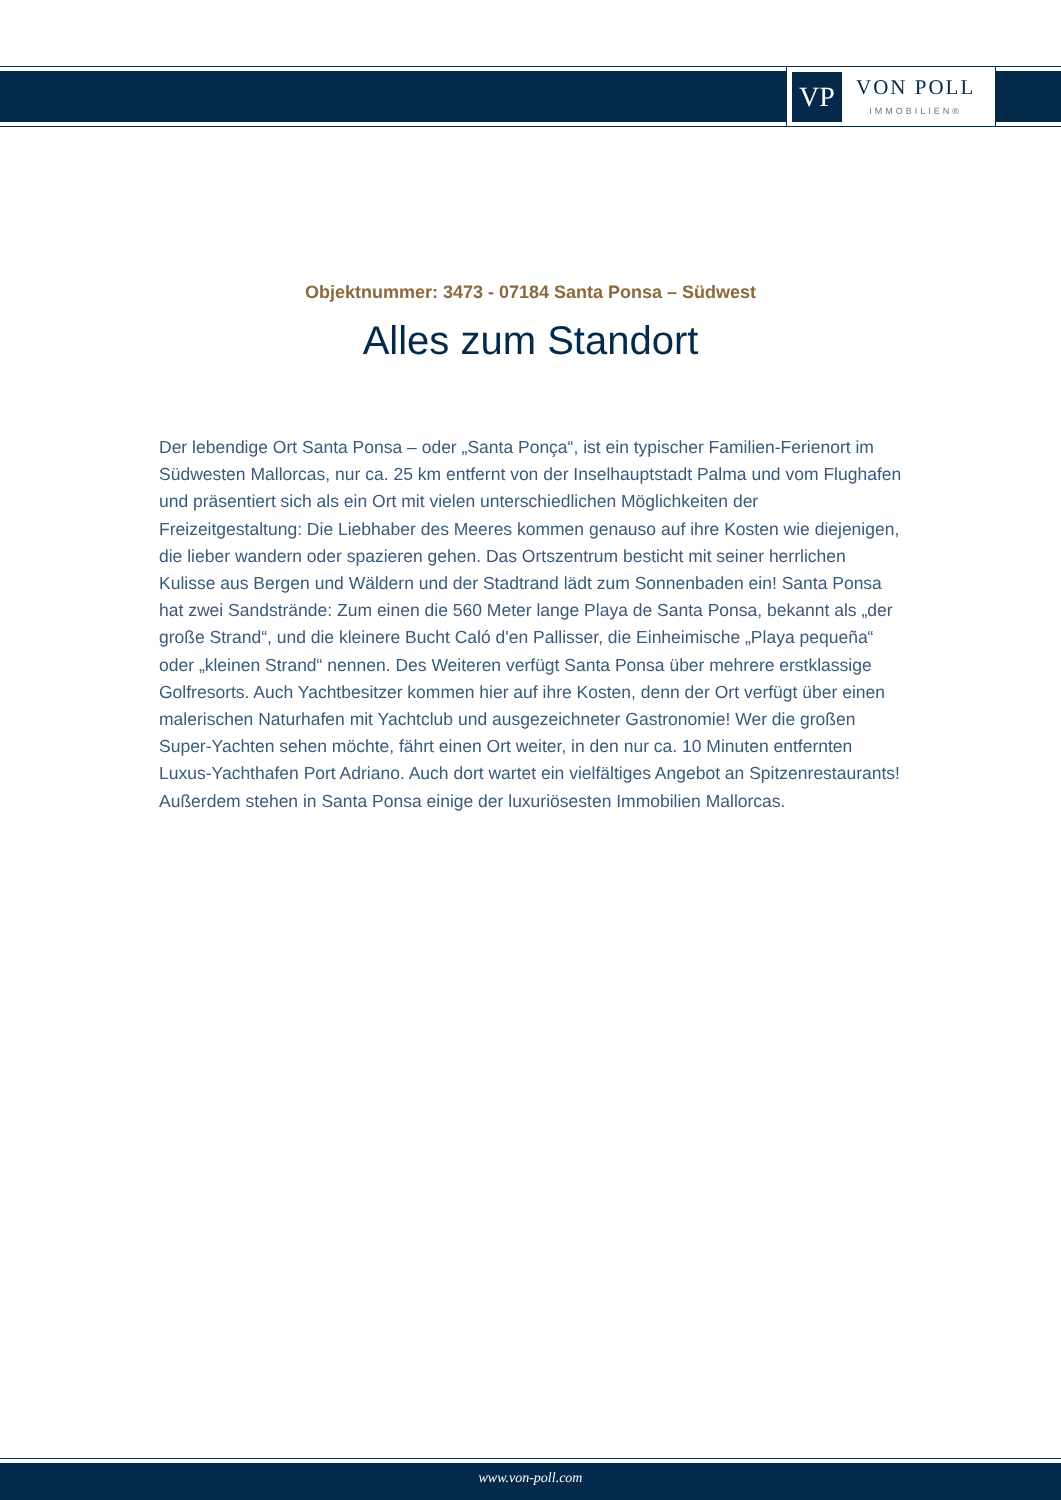VP
VON POLL
IMMOBILIEN®
Objektnummer: 3473 - 07184 Santa Ponsa – Südwest
Alles zum Standort
Der lebendige Ort Santa Ponsa – oder „Santa Ponça“, ist ein typischer Familien-Ferienort im Südwesten Mallorcas, nur ca. 25 km entfernt von der Inselhauptstadt Palma und vom Flughafen und präsentiert sich als ein Ort mit vielen unterschiedlichen Möglichkeiten der Freizeitgestaltung: Die Liebhaber des Meeres kommen genauso auf ihre Kosten wie diejenigen, die lieber wandern oder spazieren gehen. Das Ortszentrum besticht mit seiner herrlichen Kulisse aus Bergen und Wäldern und der Stadtrand lädt zum Sonnenbaden ein! Santa Ponsa hat zwei Sandstrände: Zum einen die 560 Meter lange Playa de Santa Ponsa, bekannt als „der große Strand“, und die kleinere Bucht Caló d'en Pallisser, die Einheimische „Playa pequeña“ oder „kleinen Strand“ nennen. Des Weiteren verfügt Santa Ponsa über mehrere erstklassige Golfresorts. Auch Yachtbesitzer kommen hier auf ihre Kosten, denn der Ort verfügt über einen malerischen Naturhafen mit Yachtclub und ausgezeichneter Gastronomie! Wer die großen Super-Yachten sehen möchte, fährt einen Ort weiter, in den nur ca. 10 Minuten entfernten Luxus-Yachthafen Port Adriano. Auch dort wartet ein vielfältiges Angebot an Spitzenrestaurants! Außerdem stehen in Santa Ponsa einige der luxuriösesten Immobilien Mallorcas.
www.von-poll.com